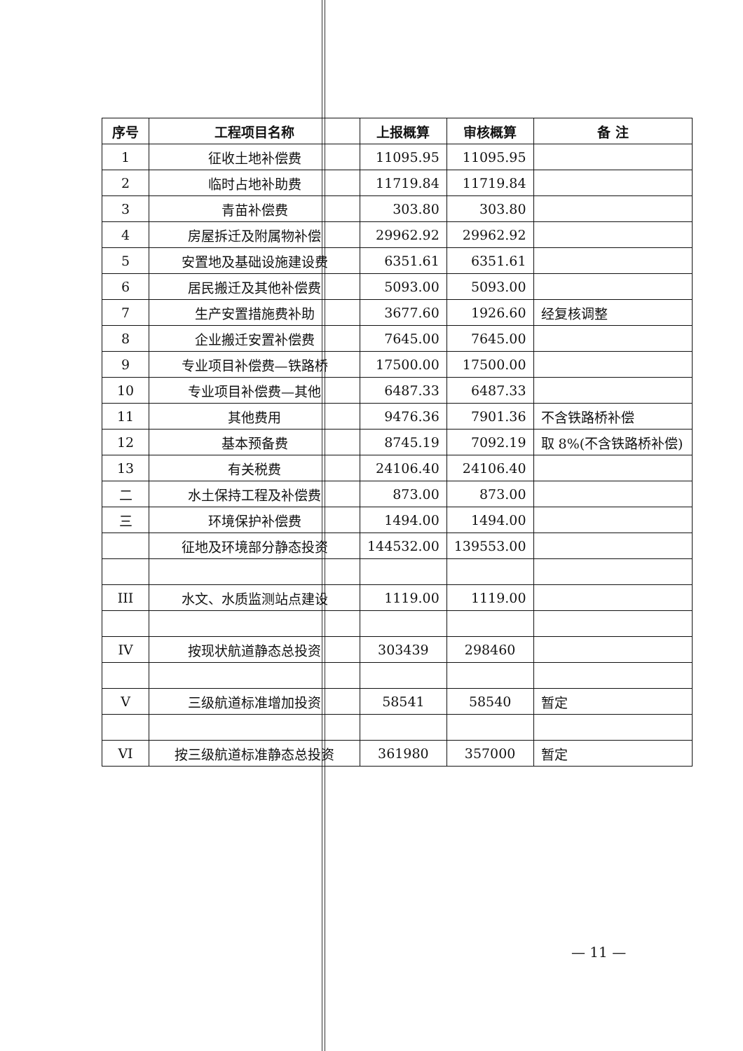| 序号 | 工程项目名称 | 上报概算 | 审核概算 | 备 注 |
| --- | --- | --- | --- | --- |
| 1 | 征收土地补偿费 | 11095.95 | 11095.95 | |
| 2 | 临时占地补助费 | 11719.84 | 11719.84 | |
| 3 | 青苗补偿费 | 303.80 | 303.80 | |
| 4 | 房屋拆迁及附属物补偿 | 29962.92 | 29962.92 | |
| 5 | 安置地及基础设施建设费 | 6351.61 | 6351.61 | |
| 6 | 居民搬迁及其他补偿费 | 5093.00 | 5093.00 | |
| 7 | 生产安置措施费补助 | 3677.60 | 1926.60 | 经复核调整 |
| 8 | 企业搬迁安置补偿费 | 7645.00 | 7645.00 | |
| 9 | 专业项目补偿费—铁路桥 | 17500.00 | 17500.00 | |
| 10 | 专业项目补偿费—其他 | 6487.33 | 6487.33 | |
| 11 | 其他费用 | 9476.36 | 7901.36 | 不含铁路桥补偿 |
| 12 | 基本预备费 | 8745.19 | 7092.19 | 取 8%(不含铁路桥补偿) |
| 13 | 有关税费 | 24106.40 | 24106.40 | |
| 二 | 水土保持工程及补偿费 | 873.00 | 873.00 | |
| 三 | 环境保护补偿费 | 1494.00 | 1494.00 | |
| | 征地及环境部分静态投资 | 144532.00 | 139553.00 | |
| III | 水文、水质监测站点建设 | 1119.00 | 1119.00 | |
| IV | 按现状航道静态总投资 | 303439 | 298460 | |
| V | 三级航道标准增加投资 | 58541 | 58540 | 暂定 |
| VI | 按三级航道标准静态总投资 | 361980 | 357000 | 暂定 |
— 11 —